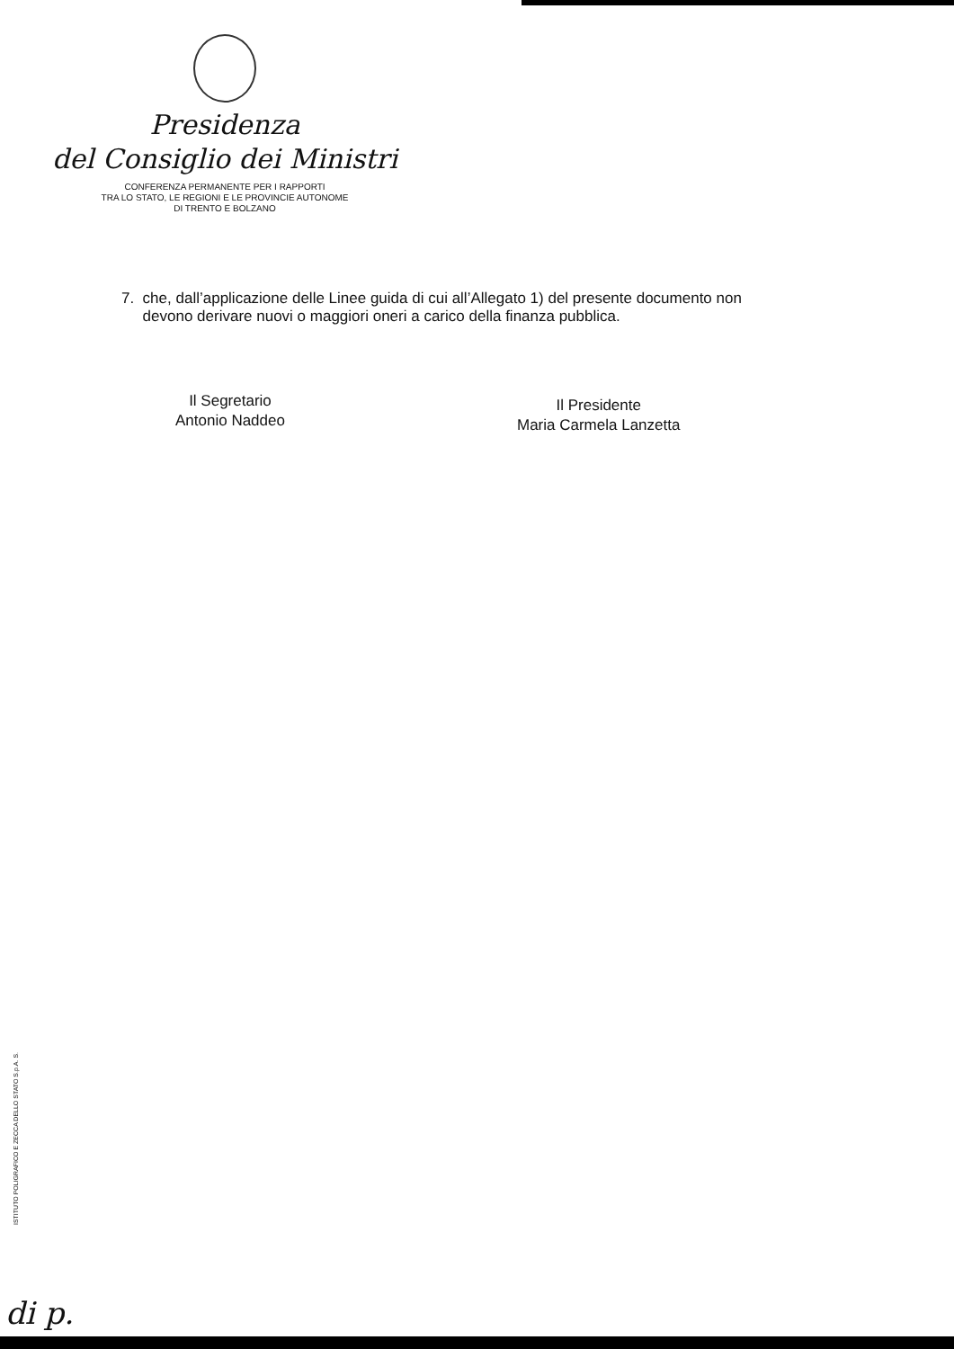Presidenza
del Consiglio dei Ministri
CONFERENZA PERMANENTE PER I RAPPORTI
TRA LO STATO, LE REGIONI E LE PROVINCIE AUTONOME
DI TRENTO E BOLZANO
7. che, dall’applicazione delle Linee guida di cui all’Allegato 1) del presente documento non
devono derivare nuovi o maggiori oneri a carico della finanza pubblica.
Il Segretario
Antonio Naddeo
Il Presidente
Maria Carmela Lanzetta
ISTITUTO POLIGRAFICO E ZECCA DELLO STATO S.p.A. S.
di p.